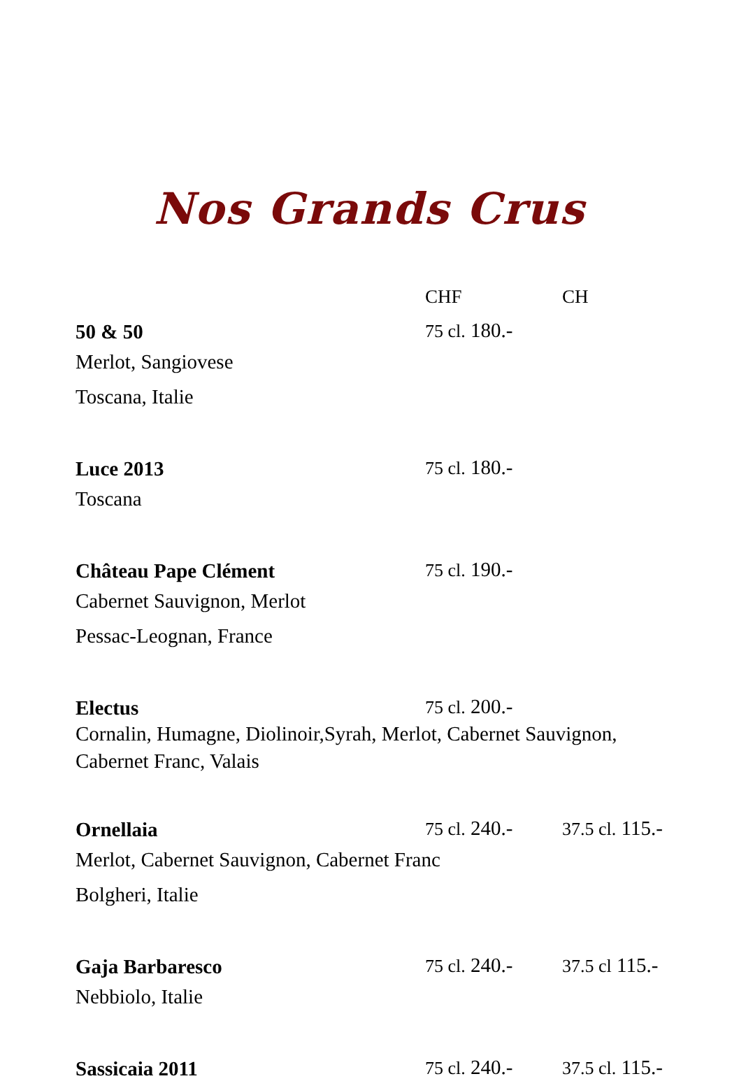Nos Grands Crus
CHF CH
50 & 50 75 cl. 180.-
Merlot, Sangiovese
Toscana, Italie
Luce 2013 75 cl. 180.-
Toscana
Château Pape Clément 75 cl. 190.-
Cabernet Sauvignon, Merlot
Pessac-Leognan, France
Electus 75 cl. 200.-
Cornalin, Humagne, Diolinoir,Syrah, Merlot, Cabernet Sauvignon,
Cabernet Franc, Valais
Ornellaia 75 cl. 240.- 37.5 cl. 115.-
Merlot, Cabernet Sauvignon, Cabernet Franc
Bolgheri, Italie
Gaja Barbaresco 75 cl. 240.- 37.5 cl 115.-
Nebbiolo, Italie
Sassicaia 2011 75 cl. 240.- 37.5 cl. 115.-